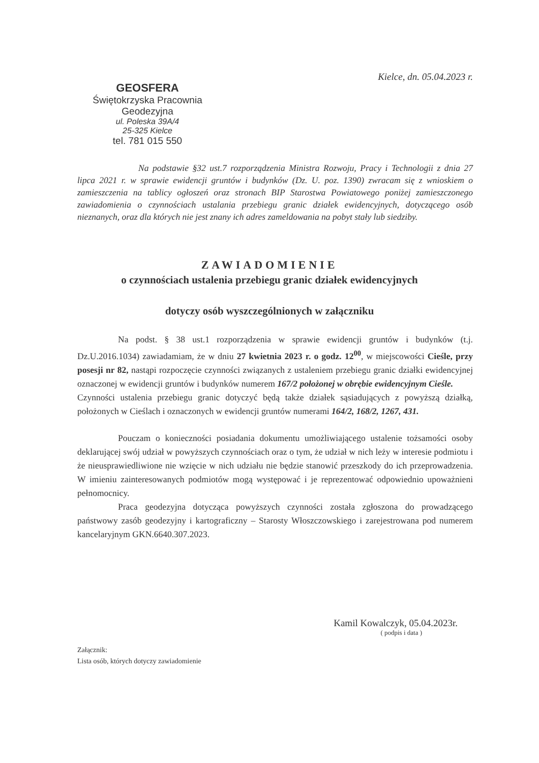Kielce, dn. 05.04.2023 r.
GEOSFERA
Świętokrzyska Pracownia
Geodezyjna
ul. Poleska 39A/4
25-325 Kielce
tel. 781 015 550
Na podstawie §32 ust.7 rozporządzenia Ministra Rozwoju, Pracy i Technologii z dnia 27 lipca 2021 r. w sprawie ewidencji gruntów i budynków (Dz. U. poz. 1390) zwracam się z wnioskiem o zamieszczenia na tablicy ogłoszeń oraz stronach BIP Starostwa Powiatowego poniżej zamieszczonego zawiadomienia o czynnościach ustalania przebiegu granic działek ewidencyjnych, dotyczącego osób nieznanych, oraz dla których nie jest znany ich adres zameldowania na pobyt stały lub siedziby.
ZAWIADOMIENIE
o czynnościach ustalenia przebiegu granic działek ewidencyjnych
dotyczy osób wyszczególnionych w załączniku
Na podst. § 38 ust.1 rozporządzenia w sprawie ewidencji gruntów i budynków (t.j. Dz.U.2016.1034) zawiadamiam, że w dniu 27 kwietnia 2023 r. o godz. 12<sup>00</sup>, w miejscowości Cieśle, przy posesji nr 82, nastąpi rozpoczęcie czynności związanych z ustaleniem przebiegu granic działki ewidencyjnej oznaczonej w ewidencji gruntów i budynków numerem 167/2 położonej w obrębie ewidencyjnym Cieśle.
Czynności ustalenia przebiegu granic dotyczyć będą także działek sąsiadujących z powyższą działką, położonych w Cieślach i oznaczonych w ewidencji gruntów numerami 164/2, 168/2, 1267, 431.
Pouczam o konieczności posiadania dokumentu umożliwiającego ustalenie tożsamości osoby deklarującej swój udział w powyższych czynnościach oraz o tym, że udział w nich leży w interesie podmiotu i że nieusprawiedliwione nie wzięcie w nich udziału nie będzie stanowić przeszkody do ich przeprowadzenia. W imieniu zainteresowanych podmiotów mogą występować i je reprezentować odpowiednio upoważnieni pełnomocnicy.
Praca geodezyjna dotycząca powyższych czynności została zgłoszona do prowadzącego państwowy zasób geodezyjny i kartograficzny – Starosty Włoszczowskiego i zarejestrowana pod numerem kancelaryjnym GKN.6640.307.2023.
Kamil Kowalczyk, 05.04.2023r.
( podpis i data )
Załącznik:
Lista osób, których dotyczy zawiadomienie